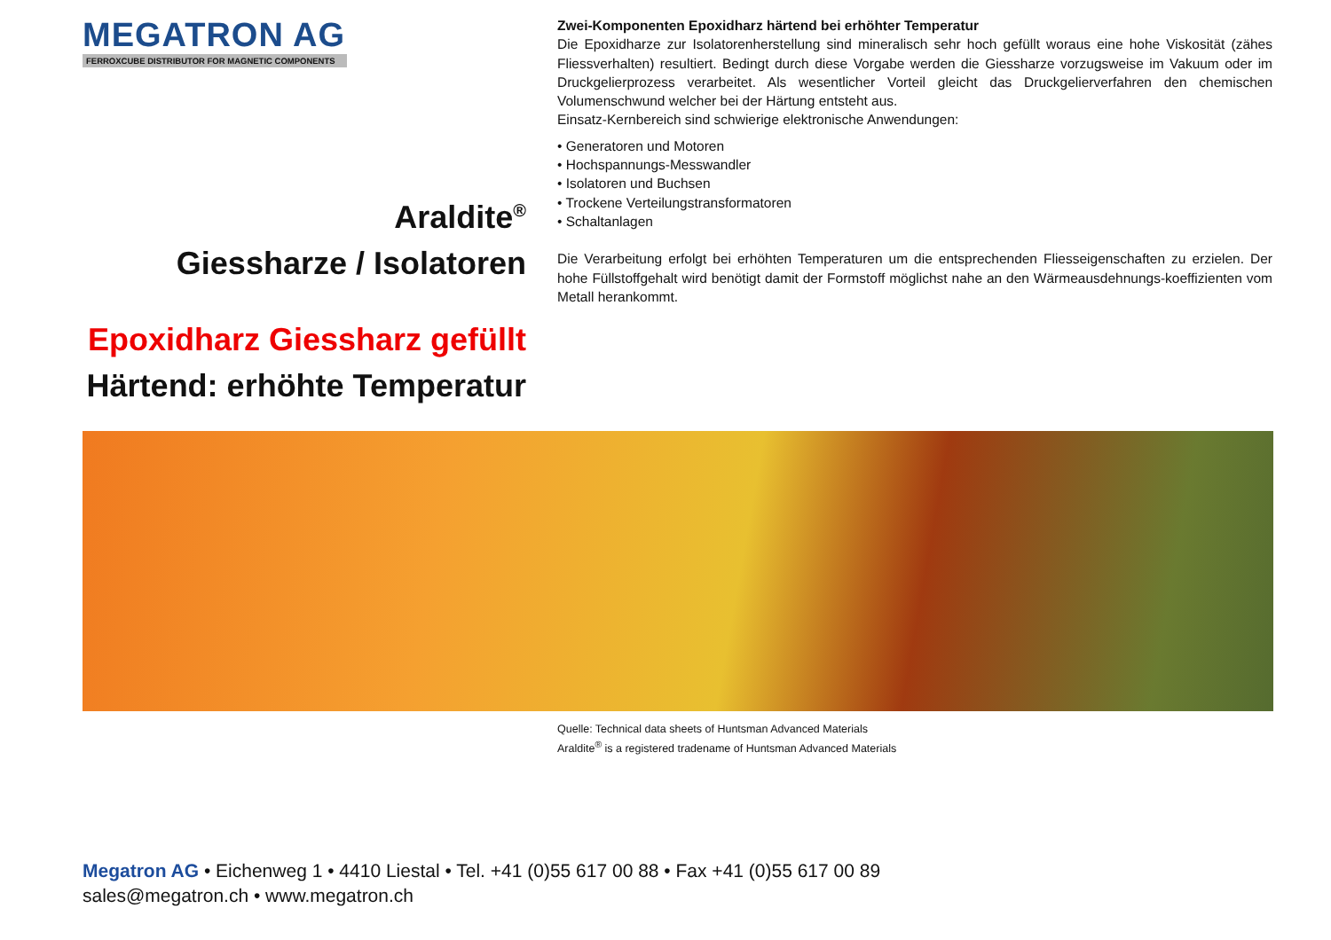MEGATRON AG
FERROXCUBE DISTRIBUTOR FOR MAGNETIC COMPONENTS
Araldite<sup>®</sup>
Giessharze / Isolatoren
Epoxidharz Giessharz gefüllt
Härtend: erhöhte Temperatur
Zwei-Komponenten Epoxidharz härtend bei erhöhter Temperatur
Die Epoxidharze zur Isolatorenherstellung sind mineralisch sehr hoch gefüllt woraus eine hohe Viskosität (zähes Fliessverhalten) resultiert. Bedingt durch diese Vorgabe werden die Giessharze vorzugsweise im Vakuum oder im Druckgelierprozess verarbeitet. Als wesentlicher Vorteil gleicht das Druckgelierverfahren den chemischen Volumenschwund welcher bei der Härtung entsteht aus.
Einsatz-Kernbereich sind schwierige elektronische Anwendungen:
• Generatoren und Motoren
• Hochspannungs-Messwandler
• Isolatoren und Buchsen
• Trockene Verteilungstransformatoren
• Schaltanlagen
Die Verarbeitung erfolgt bei erhöhten Temperaturen um die entsprechenden Fliesseigenschaften zu erzielen. Der hohe Füllstoffgehalt wird benötigt damit der Formstoff möglichst nahe an den Wärmeausdehnungs-koeffizienten vom Metall herankommt.
Quelle: Technical data sheets of Huntsman Advanced Materials
Araldite<sup>®</sup> is a registered tradename of Huntsman Advanced Materials
Megatron AG • Eichenweg 1 • 4410 Liestal • Tel. +41 (0)55 617 00 88 • Fax +41 (0)55 617 00 89
sales@megatron.ch • www.megatron.ch